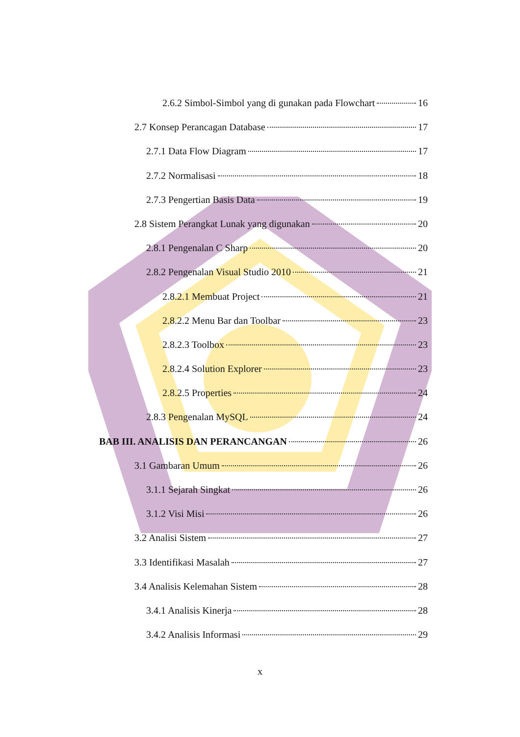2.6.2 Simbol-Simbol yang di gunakan pada Flowchart 16
2.7 Konsep Perancagan Database 17
2.7.1 Data Flow Diagram 17
2.7.2 Normalisasi 18
2.7.3 Pengertian Basis Data 19
2.8 Sistem Perangkat Lunak yang digunakan 20
2.8.1 Pengenalan C Sharp 20
2.8.2 Pengenalan Visual Studio 2010 21
2.8.2.1 Membuat Project 21
2.8.2.2 Menu Bar dan Toolbar 23
2.8.2.3 Toolbox 23
2.8.2.4 Solution Explorer 23
2.8.2.5 Properties 24
2.8.3 Pengenalan MySQL 24
BAB III. ANALISIS DAN PERANCANGAN 26
3.1 Gambaran Umum 26
3.1.1 Sejarah Singkat 26
3.1.2 Visi Misi 26
3.2 Analisi Sistem 27
3.3 Identifikasi Masalah 27
3.4 Analisis Kelemahan Sistem 28
3.4.1 Analisis Kinerja 28
3.4.2 Analisis Informasi 29
x